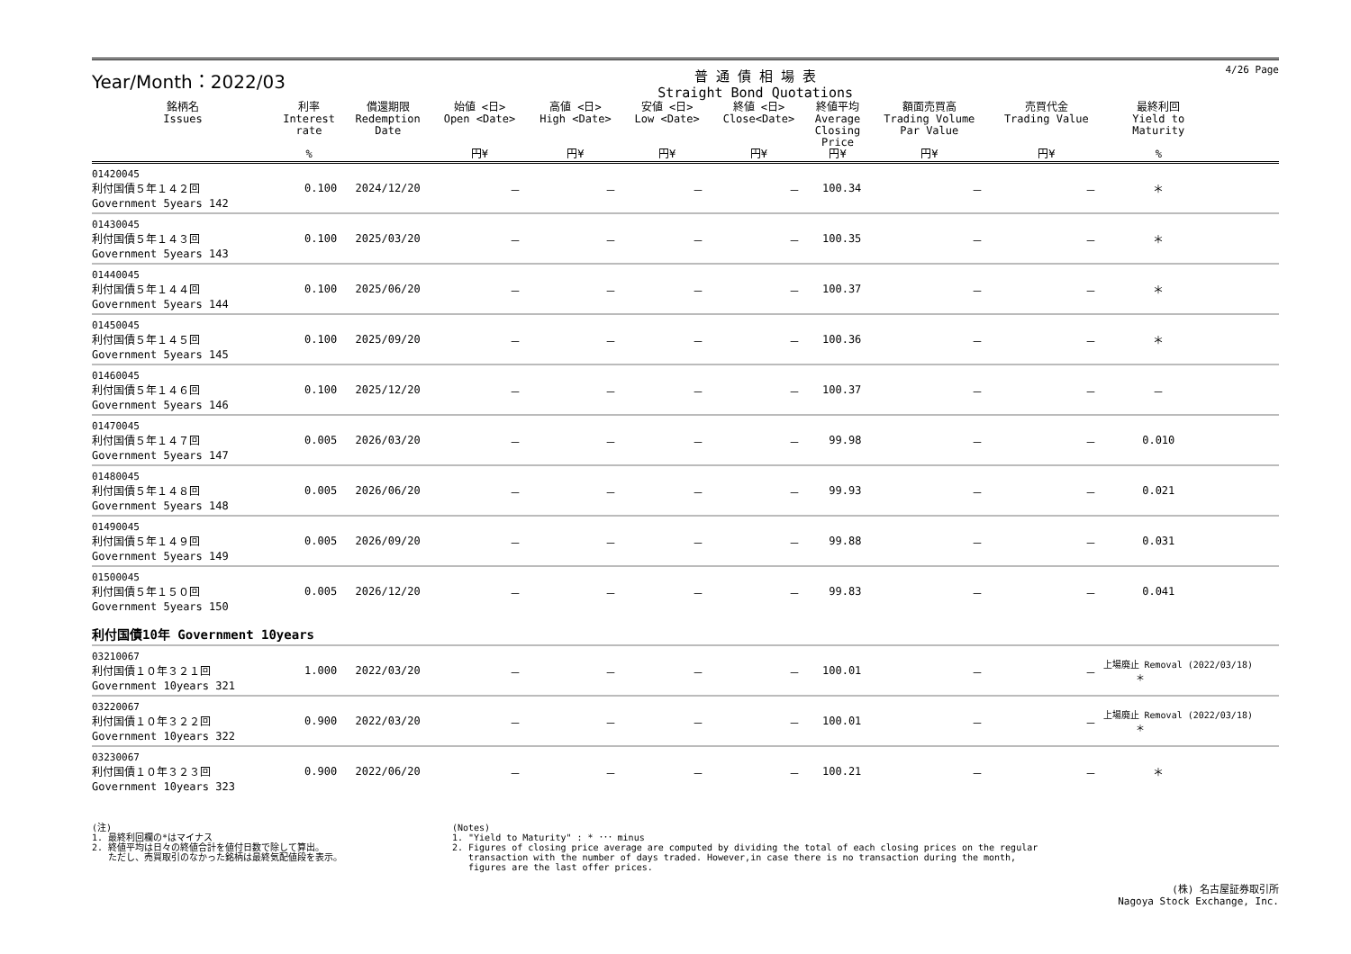Year/Month：2022/03
普 通 債 相 場 表
Straight Bond Quotations
4/26 Page
| 銘柄名 Issues | 利率 Interest rate % | 償還期限 Redemption Date | 始値 <日> Open <Date> 円¥ | 高値 <日> High <Date> 円¥ | 安値 <日> Low <Date> 円¥ | 終値 <日> Close<Date> 円¥ | 終値平均 Average Closing Price 円¥ | 額面売買高 Trading Volume Par Value 円¥ | 売買代金 Trading Value 円¥ | 最終利回 Yield to Maturity % | |
| --- | --- | --- | --- | --- | --- | --- | --- | --- | --- | --- | --- |
| 01420045 利付国債５年１４２回 Government 5years 142 | 0.100 | 2024/12/20 | － | － | － | － | 100.34 | － | － | ＊ | |
| 01430045 利付国債５年１４３回 Government 5years 143 | 0.100 | 2025/03/20 | － | － | － | － | 100.35 | － | － | ＊ | |
| 01440045 利付国債５年１４４回 Government 5years 144 | 0.100 | 2025/06/20 | － | － | － | － | 100.37 | － | － | ＊ | |
| 01450045 利付国債５年１４５回 Government 5years 145 | 0.100 | 2025/09/20 | － | － | － | － | 100.36 | － | － | ＊ | |
| 01460045 利付国債５年１４６回 Government 5years 146 | 0.100 | 2025/12/20 | － | － | － | － | 100.37 | － | － | － | |
| 01470045 利付国債５年１４７回 Government 5years 147 | 0.005 | 2026/03/20 | － | － | － | － | 99.98 | － | － | 0.010 | |
| 01480045 利付国債５年１４８回 Government 5years 148 | 0.005 | 2026/06/20 | － | － | － | － | 99.93 | － | － | 0.021 | |
| 01490045 利付国債５年１４９回 Government 5years 149 | 0.005 | 2026/09/20 | － | － | － | － | 99.88 | － | － | 0.031 | |
| 01500045 利付国債５年１５０回 Government 5years 150 | 0.005 | 2026/12/20 | － | － | － | － | 99.83 | － | － | 0.041 | |
| 利付国債10年 Government 10years | | | | | | | | | | | |
| 03210067 利付国債１０年３２１回 Government 10years 321 | 1.000 | 2022/03/20 | － | － | － | － | 100.01 | － | － | 上場廃止 Removal (2022/03/18) ＊ | |
| 03220067 利付国債１０年３２２回 Government 10years 322 | 0.900 | 2022/03/20 | － | － | － | － | 100.01 | － | － | 上場廃止 Removal (2022/03/18) ＊ | |
| 03230067 利付国債１０年３２３回 Government 10years 323 | 0.900 | 2022/06/20 | － | － | － | － | 100.21 | － | － | ＊ | |
(注)
1. 最終利回欄の*はマイナス
2. 終値平均は日々の終値合計を値付日数で除して算出。
ただし、売買取引のなかった銘柄は最終気配値段を表示。
(Notes)
1. "Yield to Maturity" : * ･･･ minus
2. Figures of closing price average are computed by dividing the total of each closing prices on the regular
transaction with the number of days traded. However,in case there is no transaction during the month,
figures are the last offer prices.
(株) 名古屋証券取引所
Nagoya Stock Exchange, Inc.